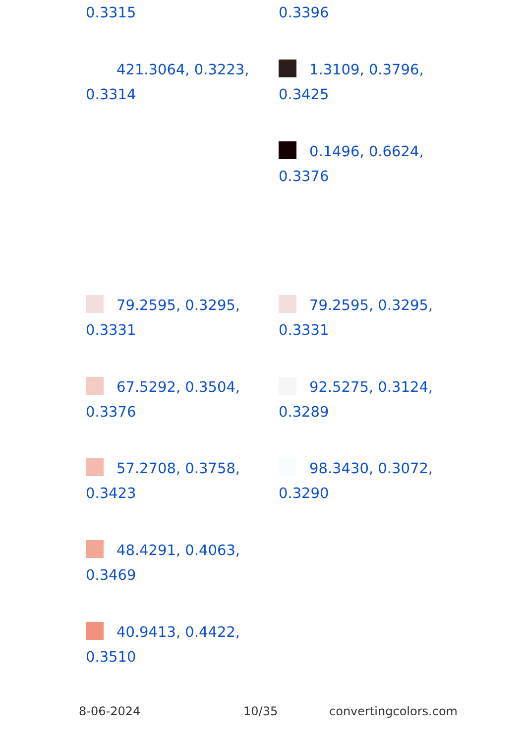0.3315
421.3064, 0.3223, 0.3314
79.2595, 0.3295, 0.3331
67.5292, 0.3504, 0.3376
57.2708, 0.3758, 0.3423
48.4291, 0.4063, 0.3469
40.9413, 0.4422, 0.3510
0.3396
1.3109, 0.3796, 0.3425
0.1496, 0.6624, 0.3376
79.2595, 0.3295, 0.3331
92.5275, 0.3124, 0.3289
98.3430, 0.3072, 0.3290
8-06-2024 10/35 convertingcolors.com